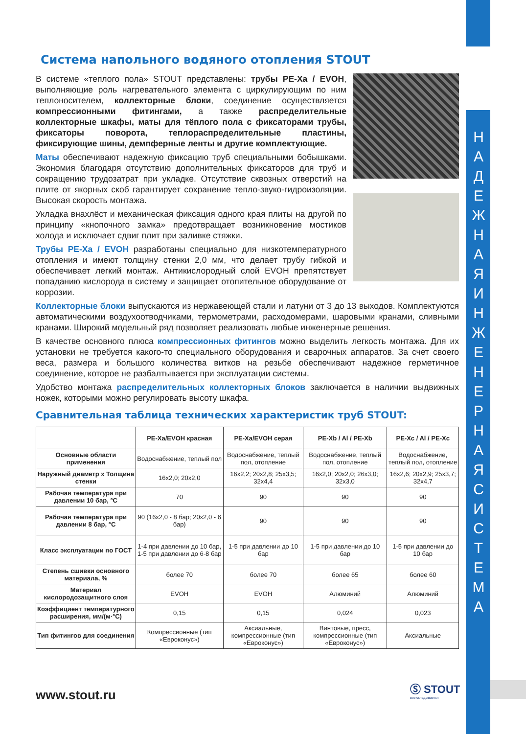Н А Д Е Ж Н А Я И Н Ж Е Н Е Р Н А Я С И С Т Е М А
Система напольного водяного отопления STOUT
В системе «теплого пола» STOUT представлены: трубы PE-Xa / EVOH, выполняющие роль нагревательного элемента с циркулирующим по ним теплоносителем, коллекторные блоки, соединение осуществляется компрессионными фитингами, а также распределительные коллекторные шкафы, маты для тёплого пола с фиксаторами трубы, фиксаторы поворота, теплораспределительные пластины, фиксирующие шины, демпферные ленты и другие комплектующие.
Маты обеспечивают надежную фиксацию труб специальными бобышками. Экономия благодаря отсутствию дополнительных фиксаторов для труб и сокращению трудозатрат при укладке. Отсутствие сквозных отверстий на плите от якорных скоб гарантирует сохранение тепло-звуко-гидроизоляции. Высокая скорость монтажа.
Укладка внахлёст и механическая фиксация одного края плиты на другой по принципу «кнопочного замка» предотвращает возникновение мостиков холода и исключает сдвиг плит при заливке стяжки.
Трубы PE-Xa / EVOH разработаны специально для низкотемпературного отопления и имеют толщину стенки 2,0 мм, что делает трубу гибкой и обеспечивает легкий монтаж. Антикислородный слой EVOH препятствует попаданию кислорода в систему и защищает отопительное оборудование от коррозии.
Коллекторные блоки выпускаются из нержавеющей стали и латуни от 3 до 13 выходов. Комплектуются автоматическими воздухоотводчиками, термометрами, расходомерами, шаровыми кранами, сливными кранами. Широкий модельный ряд позволяет реализовать любые инженерные решения.
В качестве основного плюса компрессионных фитингов можно выделить легкость монтажа. Для их установки не требуется какого-то специального оборудования и сварочных аппаратов. За счет своего веса, размера и большого количества витков на резьбе обеспечивают надежное герметичное соединение, которое не разбалтывается при эксплуатации системы.
Удобство монтажа распределительных коллекторных блоков заключается в наличии выдвижных ножек, которыми можно регулировать высоту шкафа.
Сравнительная таблица технических характеристик труб STOUT:
| | PE-Xa/EVOH красная | PE-Xa/EVOH серая | PE-Xb / Al / PE-Xb | PE-Xc / Al / PE-Xc |
| --- | --- | --- | --- | --- |
| Основные области применения | Водоснабжение, теплый пол | Водоснабжение, теплый пол, отопление | Водоснабжение, теплый пол, отопление | Водоснабжение, теплый пол, отопление |
| Наружный диаметр x Толщина стенки | 16x2,0; 20x2,0 | 16x2,2; 20x2,8; 25x3,5; 32x4,4 | 16x2,0; 20x2,0; 26x3,0; 32x3,0 | 16x2,6; 20x2,9; 25x3,7; 32x4,7 |
| Рабочая температура при давлении 10 бар, °С | 70 | 90 | 90 | 90 |
| Рабочая температура при давлении 8 бар, °С | 90 (16x2,0 - 8 бар; 20x2,0 - 6 бар) | 90 | 90 | 90 |
| Класс эксплуатации по ГОСТ | 1-4 при давлении до 10 бар, 1-5 при давлении до 6-8 бар | 1-5 при давлении до 10 бар | 1-5 при давлении до 10 бар | 1-5 при давлении до 10 бар |
| Степень сшивки основного материала, % | более 70 | более 70 | более 65 | более 60 |
| Материал кислородозащитного слоя | EVOH | EVOH | Алюминий | Алюминий |
| Коэффициент температурного расширения, мм/(м·°С) | 0,15 | 0,15 | 0,024 | 0,023 |
| Тип фитингов для соединения | Компрессионные (тип «Евроконус») | Аксиальные, компрессионные (тип «Евроконус») | Винтовые, пресс, компрессионные (тип «Евроконус») | Аксиальные |
www.stout.ru
Ⓢ STOUT
все складывается